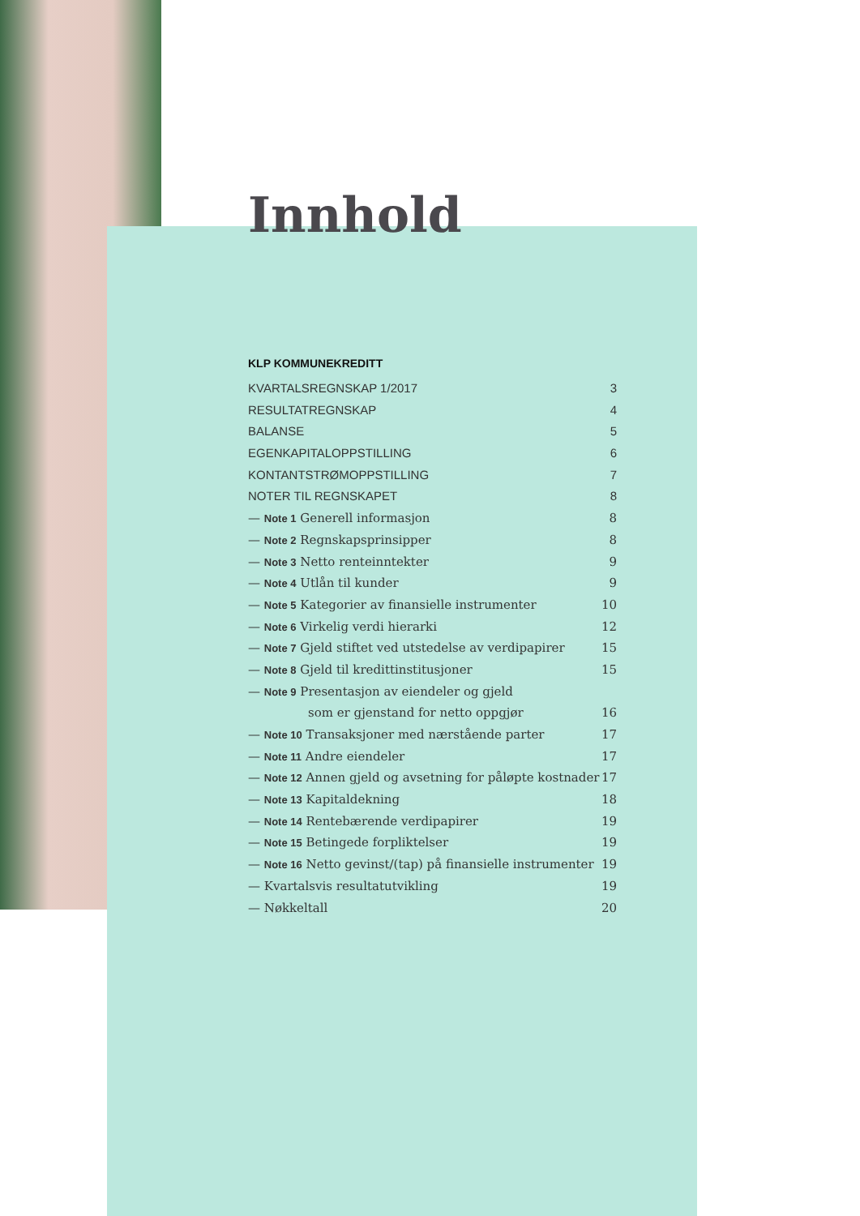Innhold
KLP KOMMUNEKREDITT
KVARTALSREGNSKAP 1/2017 3
RESULTATREGNSKAP 4
BALANSE 5
EGENKAPITALOPPSTILLING 6
KONTANTSTRØMOPPSTILLING 7
NOTER TIL REGNSKAPET 8
— Note 1 Generell informasjon 8
— Note 2 Regnskapsprinsipper 8
— Note 3 Netto renteinntekter 9
— Note 4 Utlån til kunder 9
— Note 5 Kategorier av finansielle instrumenter 10
— Note 6 Virkelig verdi hierarki 12
— Note 7 Gjeld stiftet ved utstedelse av verdipapirer 15
— Note 8 Gjeld til kredittinstitusjoner 15
— Note 9 Presentasjon av eiendeler og gjeld
som er gjenstand for netto oppgjør 16
— Note 10 Transaksjoner med nærstående parter 17
— Note 11 Andre eiendeler 17
— Note 12 Annen gjeld og avsetning for påløpte kostnader 17
— Note 13 Kapitaldekning 18
— Note 14 Rentebærende verdipapirer 19
— Note 15 Betingede forpliktelser 19
— Note 16 Netto gevinst/(tap) på finansielle instrumenter 19
— Kvartalsvis resultatutvikling 19
— Nøkkeltall 20